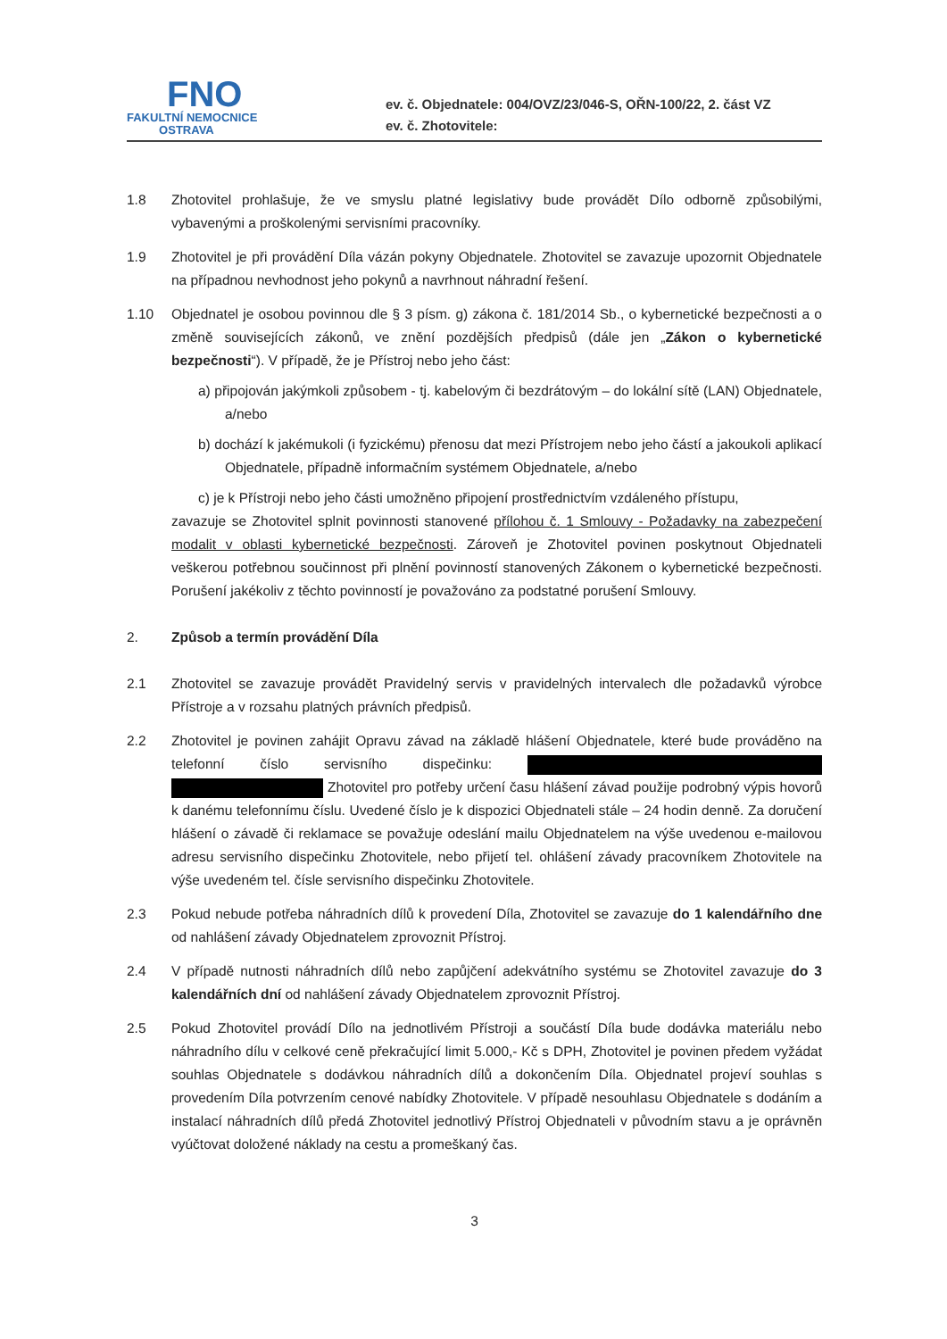FNO
FAKULTNÍ NEMOCNICE
OSTRAVA
ev. č. Objednatele: 004/OVZ/23/046-S, OŘN-100/22, 2. část VZ
ev. č. Zhotovitele:
1.8 Zhotovitel prohlašuje, že ve smyslu platné legislativy bude provádět Dílo odborně způsobilými, vybavenými a proškolenými servisními pracovníky.
1.9 Zhotovitel je při provádění Díla vázán pokyny Objednatele. Zhotovitel se zavazuje upozornit Objednatele na případnou nevhodnost jeho pokynů a navrhnout náhradní řešení.
1.10 Objednatel je osobou povinnou dle § 3 písm. g) zákona č. 181/2014 Sb., o kybernetické bezpečnosti a o změně souvisejících zákonů, ve znění pozdějších předpisů (dále jen „Zákon o kybernetické bezpečnosti“). V případě, že je Přístroj nebo jeho část:
a) připojován jakýmkoli způsobem - tj. kabelovým či bezdrátovým – do lokální sítě (LAN) Objednatele, a/nebo
b) dochází k jakémukoli (i fyzickému) přenosu dat mezi Přístrojem nebo jeho částí a jakoukoli aplikací Objednatele, případně informačním systémem Objednatele, a/nebo
c) je k Přístroji nebo jeho části umožněno připojení prostřednictvím vzdáleného přístupu,
zavazuje se Zhotovitel splnit povinnosti stanovené přílohou č. 1 Smlouvy - Požadavky na zabezpečení modalit v oblasti kybernetické bezpečnosti. Zároveň je Zhotovitel povinen poskytnout Objednateli veškerou potřebnou součinnost při plnění povinností stanovených Zákonem o kybernetické bezpečnosti. Porušení jakékoliv z těchto povinností je považováno za podstatné porušení Smlouvy.
2. Způsob a termín provádění Díla
2.1 Zhotovitel se zavazuje provádět Pravidelný servis v pravidelných intervalech dle požadavků výrobce Přístroje a v rozsahu platných právních předpisů.
2.2 Zhotovitel je povinen zahájit Opravu závad na základě hlášení Objednatele, které bude prováděno na telefonní číslo servisního dispečinku: Zhotovitel pro potřeby určení času hlášení závad použije podrobný výpis hovorů k danému telefonnímu číslu. Uvedené číslo je k dispozici Objednateli stále – 24 hodin denně. Za doručení hlášení o závadě či reklamace se považuje odeslání mailu Objednatelem na výše uvedenou e-mailovou adresu servisního dispečinku Zhotovitele, nebo přijetí tel. ohlášení závady pracovníkem Zhotovitele na výše uvedeném tel. čísle servisního dispečinku Zhotovitele.
2.3 Pokud nebude potřeba náhradních dílů k provedení Díla, Zhotovitel se zavazuje do 1 kalendářního dne od nahlášení závady Objednatelem zprovoznit Přístroj.
2.4 V případě nutnosti náhradních dílů nebo zapůjčení adekvátního systému se Zhotovitel zavazuje do 3 kalendářních dní od nahlášení závady Objednatelem zprovoznit Přístroj.
2.5 Pokud Zhotovitel provádí Dílo na jednotlivém Přístroji a součástí Díla bude dodávka materiálu nebo náhradního dílu v celkové ceně překračující limit 5.000,- Kč s DPH, Zhotovitel je povinen předem vyžádat souhlas Objednatele s dodávkou náhradních dílů a dokončením Díla. Objednatel projeví souhlas s provedením Díla potvrzením cenové nabídky Zhotovitele. V případě nesouhlasu Objednatele s dodáním a instalací náhradních dílů předá Zhotovitel jednotlivý Přístroj Objednateli v původním stavu a je oprávněn vyúčtovat doložené náklady na cestu a promeškaný čas.
3